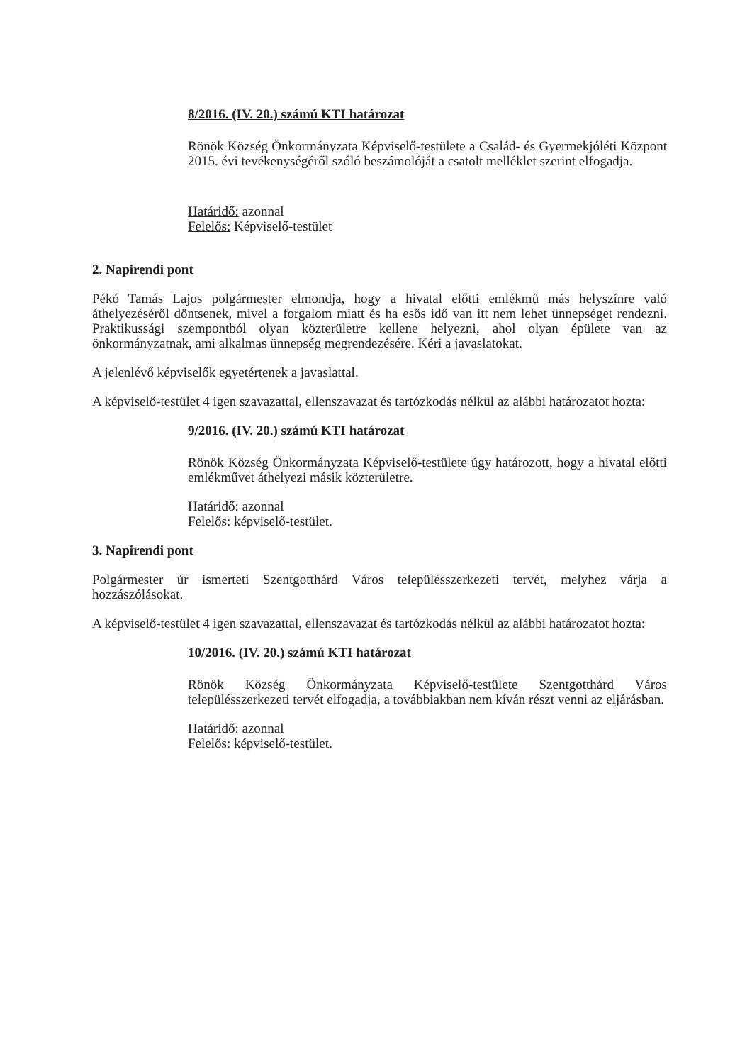8/2016. (IV. 20.) számú KTI határozat
Rönök Község Önkormányzata Képviselő-testülete a Család- és Gyermekjóléti Központ 2015. évi tevékenységéről szóló beszámolóját a csatolt melléklet szerint elfogadja.
Határidő: azonnal
Felelős: Képviselő-testület
2. Napirendi pont
Pékó Tamás Lajos polgármester elmondja, hogy a hivatal előtti emlékmű más helyszínre való áthelyezéséről döntsenek, mivel a forgalom miatt és ha esős idő van itt nem lehet ünnepséget rendezni. Praktikussági szempontból olyan közterületre kellene helyezni, ahol olyan épülete van az önkormányzatnak, ami alkalmas ünnepség megrendezésére. Kéri a javaslatokat.
A jelenlévő képviselők egyetértenek a javaslattal.
A képviselő-testület 4 igen szavazattal, ellenszavazat és tartózkodás nélkül az alábbi határozatot hozta:
9/2016. (IV. 20.) számú KTI határozat
Rönök Község Önkormányzata Képviselő-testülete úgy határozott, hogy a hivatal előtti emlékművet áthelyezi másik közterületre.
Határidő: azonnal
Felelős: képviselő-testület.
3. Napirendi pont
Polgármester úr ismerteti Szentgotthárd Város településszerkezeti tervét, melyhez várja a hozzászólásokat.
A képviselő-testület 4 igen szavazattal, ellenszavazat és tartózkodás nélkül az alábbi határozatot hozta:
10/2016. (IV. 20.) számú KTI határozat
Rönök Község Önkormányzata Képviselő-testülete Szentgotthárd Város településszerkezeti tervét elfogadja, a továbbiakban nem kíván részt venni az eljárásban.
Határidő: azonnal
Felelős: képviselő-testület.